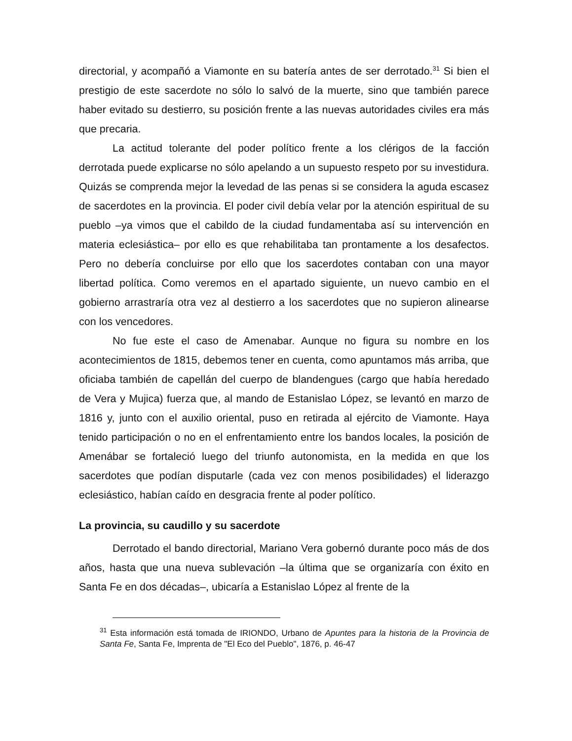directorial, y acompañó a Viamonte en su batería antes de ser derrotado.<sup>31</sup> Si bien el prestigio de este sacerdote no sólo lo salvó de la muerte, sino que también parece haber evitado su destierro, su posición frente a las nuevas autoridades civiles era más que precaria.
La actitud tolerante del poder político frente a los clérigos de la facción derrotada puede explicarse no sólo apelando a un supuesto respeto por su investidura. Quizás se comprenda mejor la levedad de las penas si se considera la aguda escasez de sacerdotes en la provincia. El poder civil debía velar por la atención espiritual de su pueblo –ya vimos que el cabildo de la ciudad fundamentaba así su intervención en materia eclesiástica– por ello es que rehabilitaba tan prontamente a los desafectos. Pero no debería concluirse por ello que los sacerdotes contaban con una mayor libertad política. Como veremos en el apartado siguiente, un nuevo cambio en el gobierno arrastraría otra vez al destierro a los sacerdotes que no supieron alinearse con los vencedores.
No fue este el caso de Amenabar. Aunque no figura su nombre en los acontecimientos de 1815, debemos tener en cuenta, como apuntamos más arriba, que oficiaba también de capellán del cuerpo de blandengues (cargo que había heredado de Vera y Mujica) fuerza que, al mando de Estanislao López, se levantó en marzo de 1816 y, junto con el auxilio oriental, puso en retirada al ejército de Viamonte. Haya tenido participación o no en el enfrentamiento entre los bandos locales, la posición de Amenábar se fortaleció luego del triunfo autonomista, en la medida en que los sacerdotes que podían disputarle (cada vez con menos posibilidades) el liderazgo eclesiástico, habían caído en desgracia frente al poder político.
La provincia, su caudillo y su sacerdote
Derrotado el bando directorial, Mariano Vera gobernó durante poco más de dos años, hasta que una nueva sublevación –la última que se organizaría con éxito en Santa Fe en dos décadas–, ubicaría a Estanislao López al frente de la
<sup>31</sup> Esta información está tomada de IRIONDO, Urbano de Apuntes para la historia de la Provincia de Santa Fe, Santa Fe, Imprenta de "El Eco del Pueblo", 1876, p. 46-47